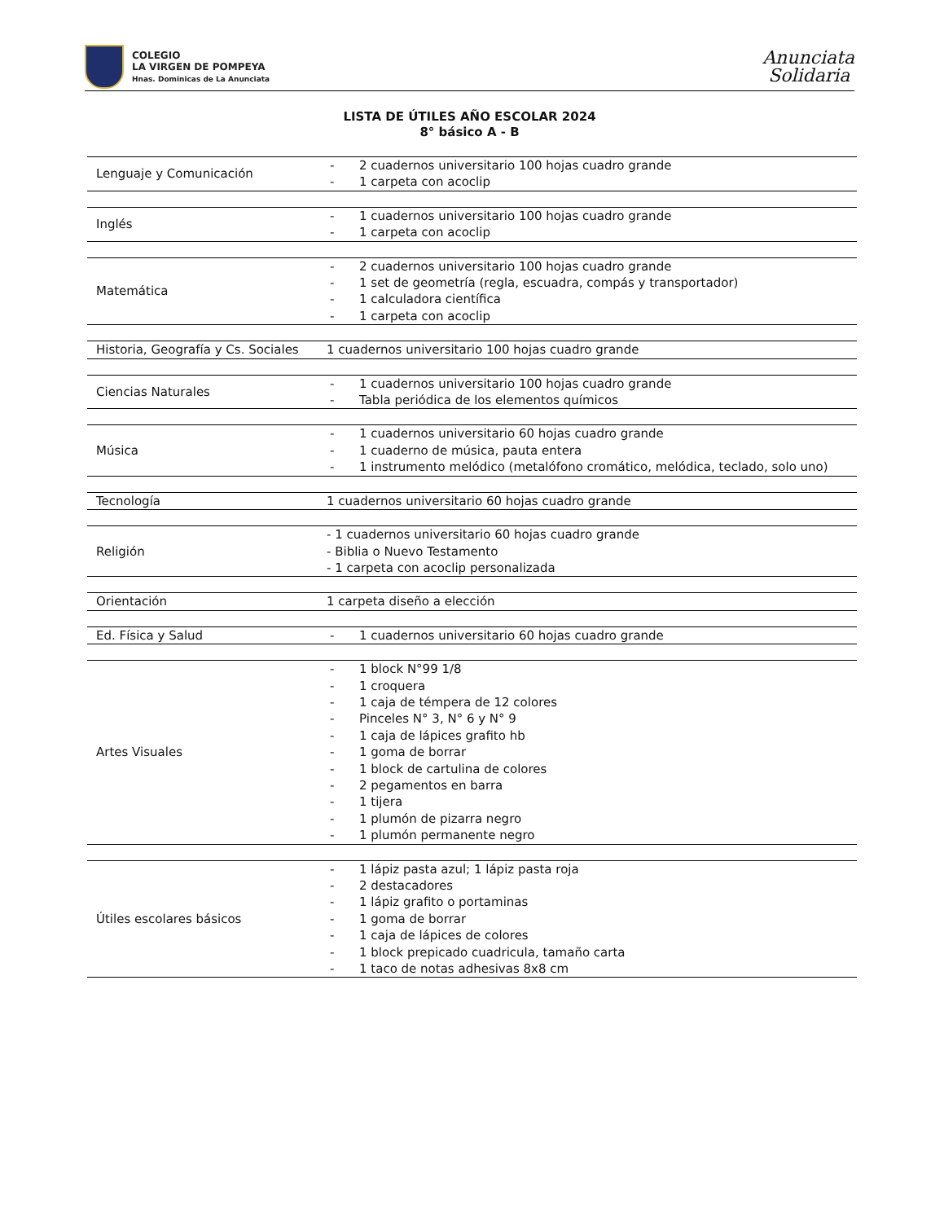COLEGIO
LA VIRGEN DE POMPEYA
Hnas. Dominicas de La Anunciata
Anunciata
Solidaria
LISTA DE ÚTILES AÑO ESCOLAR 2024
8° básico A - B
| Lenguaje y Comunicación | - 2 cuadernos universitario 100 hojas cuadro grande - 1 carpeta con acoclip |
| Inglés | - 1 cuadernos universitario 100 hojas cuadro grande - 1 carpeta con acoclip |
| Matemática | - 2 cuadernos universitario 100 hojas cuadro grande - 1 set de geometría (regla, escuadra, compás y transportador) - 1 calculadora científica - 1 carpeta con acoclip |
| Historia, Geografía y Cs. Sociales | 1 cuadernos universitario 100 hojas cuadro grande |
| Ciencias Naturales | - 1 cuadernos universitario 100 hojas cuadro grande - Tabla periódica de los elementos químicos |
| Música | - 1 cuadernos universitario 60 hojas cuadro grande - 1 cuaderno de música, pauta entera - 1 instrumento melódico (metalófono cromático, melódica, teclado, solo uno) |
| Tecnología | 1 cuadernos universitario 60 hojas cuadro grande |
| Religión | - 1 cuadernos universitario 60 hojas cuadro grande - Biblia o Nuevo Testamento - 1 carpeta con acoclip personalizada |
| Orientación | 1 carpeta diseño a elección |
| Ed. Física y Salud | - 1 cuadernos universitario 60 hojas cuadro grande |
| Artes Visuales | - 1 block N°99 1/8 - 1 croquera - 1 caja de témpera de 12 colores - Pinceles N° 3, N° 6 y N° 9 - 1 caja de lápices grafito hb - 1 goma de borrar - 1 block de cartulina de colores - 2 pegamentos en barra - 1 tijera - 1 plumón de pizarra negro - 1 plumón permanente negro |
| Útiles escolares básicos | - 1 lápiz pasta azul; 1 lápiz pasta roja - 2 destacadores - 1 lápiz grafito o portaminas - 1 goma de borrar - 1 caja de lápices de colores - 1 block prepicado cuadricula, tamaño carta - 1 taco de notas adhesivas 8x8 cm |